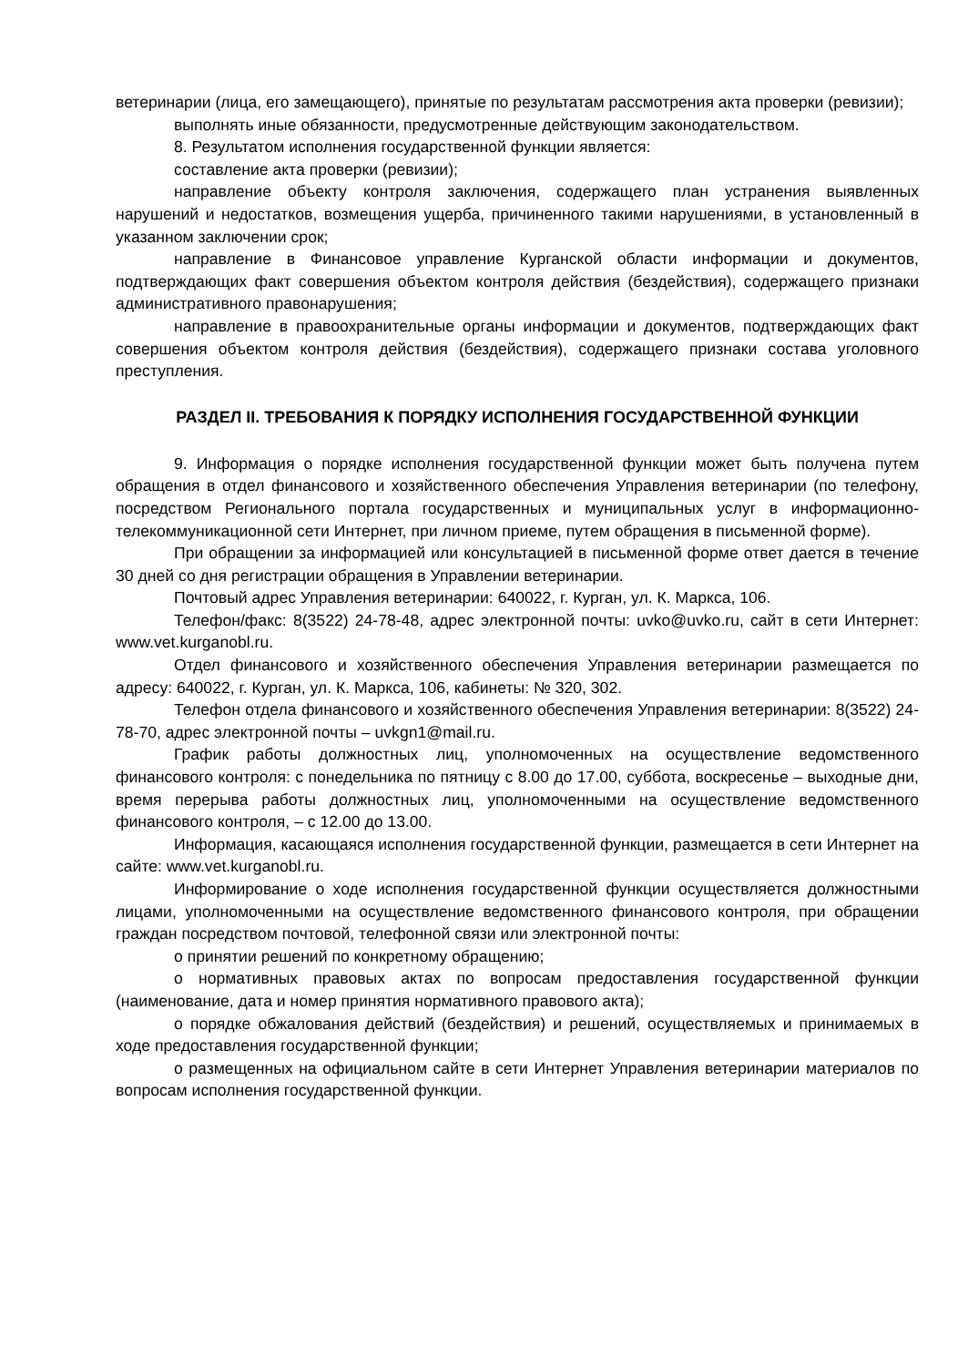ветеринарии (лица, его замещающего), принятые по результатам рассмотрения акта проверки (ревизии);
выполнять иные обязанности, предусмотренные действующим законодательством.
8. Результатом исполнения государственной функции является:
составление акта проверки (ревизии);
направление объекту контроля заключения, содержащего план устранения выявленных нарушений и недостатков, возмещения ущерба, причиненного такими нарушениями, в установленный в указанном заключении срок;
направление в Финансовое управление Курганской области информации и документов, подтверждающих факт совершения объектом контроля действия (бездействия), содержащего признаки административного правонарушения;
направление в правоохранительные органы информации и документов, подтверждающих факт совершения объектом контроля действия (бездействия), содержащего признаки состава уголовного преступления.
РАЗДЕЛ II. ТРЕБОВАНИЯ К ПОРЯДКУ ИСПОЛНЕНИЯ ГОСУДАРСТВЕННОЙ ФУНКЦИИ
9. Информация о порядке исполнения государственной функции может быть получена путем обращения в отдел финансового и хозяйственного обеспечения Управления ветеринарии (по телефону, посредством Регионального портала государственных и муниципальных услуг в информационно-телекоммуникационной сети Интернет, при личном приеме, путем обращения в письменной форме).
При обращении за информацией или консультацией в письменной форме ответ дается в течение 30 дней со дня регистрации обращения в Управлении ветеринарии.
Почтовый адрес Управления ветеринарии: 640022, г. Курган, ул. К. Маркса, 106.
Телефон/факс: 8(3522) 24-78-48, адрес электронной почты: uvko@uvko.ru, сайт в сети Интернет: www.vet.kurganobl.ru.
Отдел финансового и хозяйственного обеспечения Управления ветеринарии размещается по адресу: 640022, г. Курган, ул. К. Маркса, 106, кабинеты: № 320, 302.
Телефон отдела финансового и хозяйственного обеспечения Управления ветеринарии: 8(3522) 24-78-70, адрес электронной почты – uvkgn1@mail.ru.
График работы должностных лиц, уполномоченных на осуществление ведомственного финансового контроля: с понедельника по пятницу с 8.00 до 17.00, суббота, воскресенье – выходные дни, время перерыва работы должностных лиц, уполномоченными на осуществление ведомственного финансового контроля, – с 12.00 до 13.00.
Информация, касающаяся исполнения государственной функции, размещается в сети Интернет на сайте: www.vet.kurganobl.ru.
Информирование о ходе исполнения государственной функции осуществляется должностными лицами, уполномоченными на осуществление ведомственного финансового контроля, при обращении граждан посредством почтовой, телефонной связи или электронной почты:
о принятии решений по конкретному обращению;
о нормативных правовых актах по вопросам предоставления государственной функции (наименование, дата и номер принятия нормативного правового акта);
о порядке обжалования действий (бездействия) и решений, осуществляемых и принимаемых в ходе предоставления государственной функции;
о размещенных на официальном сайте в сети Интернет Управления ветеринарии материалов по вопросам исполнения государственной функции.